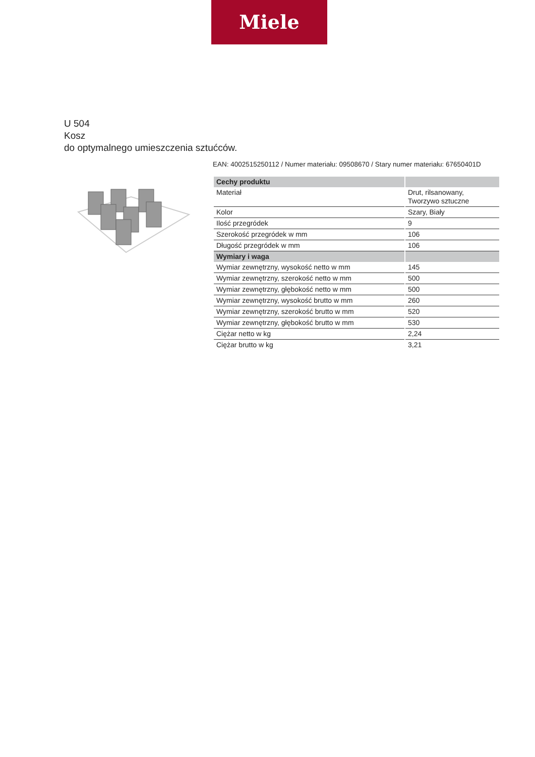Miele
U 504
Kosz
do optymalnego umieszczenia sztućców.
EAN: 4002515250112 / Numer materiału: 09508670 / Stary numer materiału: 67650401D
| Cechy produktu | |
| --- | --- |
| Materiał | Drut, rilsanowany, Tworzywo sztuczne |
| Kolor | Szary, Biały |
| Ilość przegródek | 9 |
| Szerokość przegródek w mm | 106 |
| Długość przegródek w mm | 106 |
| Wymiary i waga | |
| Wymiar zewnętrzny, wysokość netto w mm | 145 |
| Wymiar zewnętrzny, szerokość netto w mm | 500 |
| Wymiar zewnętrzny, głębokość netto w mm | 500 |
| Wymiar zewnętrzny, wysokość brutto w mm | 260 |
| Wymiar zewnętrzny, szerokość brutto w mm | 520 |
| Wymiar zewnętrzny, głębokość brutto w mm | 530 |
| Ciężar netto w kg | 2,24 |
| Ciężar brutto w kg | 3,21 |